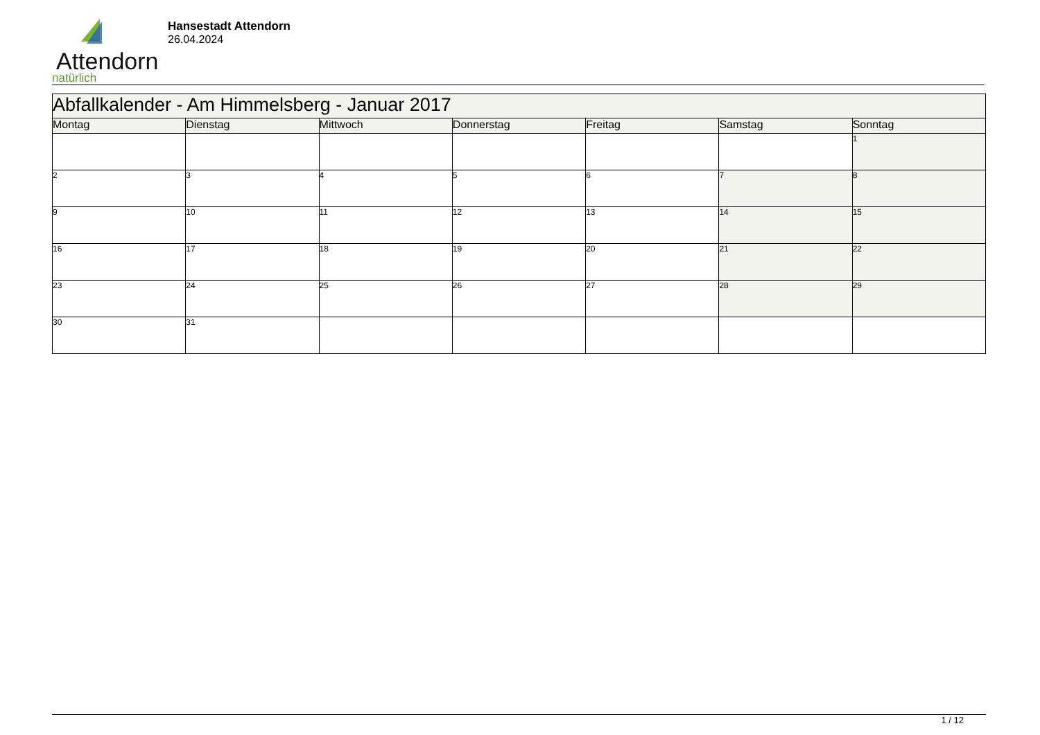Attendorn
natürlich
Hansestadt Attendorn
26.04.2024
| Abfallkalender - Am Himmelsberg - Januar 2017 | | | | | | |
| --- | --- | --- | --- | --- | --- | --- |
| Montag | Dienstag | Mittwoch | Donnerstag | Freitag | Samstag | Sonntag |
| | | | | | | 1 |
| 2 | 3 | 4 | 5 | 6 | 7 | 8 |
| 9 | 10 | 11 | 12 | 13 | 14 | 15 |
| 16 | 17 | 18 | 19 | 20 | 21 | 22 |
| 23 | 24 | 25 | 26 | 27 | 28 | 29 |
| 30 | 31 | | | | | |
1 / 12